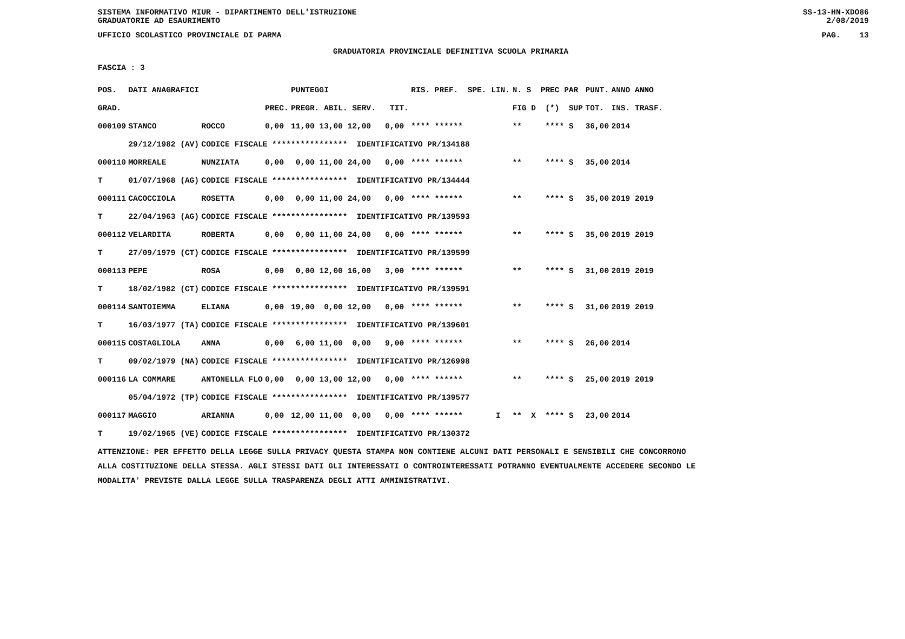SISTEMA INFORMATIVO MIUR - DIPARTIMENTO DELL'ISTRUZIONE
GRADUATORIE AD ESAURIMENTO SS-13-HN-XDO86
2/08/2019
UFFICIO SCOLASTICO PROVINCIALE DI PARMA PAG. 13
GRADUATORIA PROVINCIALE DEFINITIVA SCUOLA PRIMARIA
FASCIA : 3
| POS. | DATI ANAGRAFICI | | | PUNTEGGI | RIS. PREF. SPE. LIN. | N. S PREC PAR | PUNT. | ANNO ANNO |
| --- | --- | --- | --- | --- | --- | --- | --- | --- |
| GRAD. | | | PREC. | PREGR. ABIL. SERV. TIT. | | FIG D (*) SUP | TOT. | INS. TRASF. |
| 000109 | STANCO | ROCCO | 0,00 | 11,00 13,00 12,00 0,00 | **** ****** | ** **** S | 36,00 | 2014 |
| | 29/12/1982 (AV) | CODICE FISCALE **************** IDENTIFICATIVO PR/134188 | | | | | | |
| 000110 | MORREALE | NUNZIATA | 0,00 | 0,00 11,00 24,00 0,00 | **** ****** | ** **** S | 35,00 | 2014 |
| T | 01/07/1968 (AG) | CODICE FISCALE **************** IDENTIFICATIVO PR/134444 | | | | | | |
| 000111 | CACOCCIOLA | ROSETTA | 0,00 | 0,00 11,00 24,00 0,00 | **** ****** | ** **** S | 35,00 | 2019 2019 |
| T | 22/04/1963 (AG) | CODICE FISCALE **************** IDENTIFICATIVO PR/139593 | | | | | | |
| 000112 | VELARDITA | ROBERTA | 0,00 | 0,00 11,00 24,00 0,00 | **** ****** | ** **** S | 35,00 | 2019 2019 |
| T | 27/09/1979 (CT) | CODICE FISCALE **************** IDENTIFICATIVO PR/139599 | | | | | | |
| 000113 | PEPE | ROSA | 0,00 | 0,00 12,00 16,00 3,00 | **** ****** | ** **** S | 31,00 | 2019 2019 |
| T | 18/02/1982 (CT) | CODICE FISCALE **************** IDENTIFICATIVO PR/139591 | | | | | | |
| 000114 | SANTOIEMMA | ELIANA | 0,00 | 19,00 0,00 12,00 0,00 | **** ****** | ** **** S | 31,00 | 2019 2019 |
| T | 16/03/1977 (TA) | CODICE FISCALE **************** IDENTIFICATIVO PR/139601 | | | | | | |
| 000115 | COSTAGLIOLA | ANNA | 0,00 | 6,00 11,00 0,00 9,00 | **** ****** | ** **** S | 26,00 | 2014 |
| T | 09/02/1979 (NA) | CODICE FISCALE **************** IDENTIFICATIVO PR/126998 | | | | | | |
| 000116 | LA COMMARE | ANTONELLA FLO | 0,00 | 0,00 13,00 12,00 0,00 | **** ****** | ** **** S | 25,00 | 2019 2019 |
| | 05/04/1972 (TP) | CODICE FISCALE **************** IDENTIFICATIVO PR/139577 | | | | | | |
| 000117 | MAGGIO | ARIANNA | 0,00 | 12,00 11,00 0,00 0,00 | **** ****** I | ** X **** S | 23,00 | 2014 |
| T | 19/02/1965 (VE) | CODICE FISCALE **************** IDENTIFICATIVO PR/130372 | | | | | | |
ATTENZIONE: PER EFFETTO DELLA LEGGE SULLA PRIVACY QUESTA STAMPA NON CONTIENE ALCUNI DATI PERSONALI E SENSIBILI CHE CONCORRONO
ALLA COSTITUZIONE DELLA STESSA. AGLI STESSI DATI GLI INTERESSATI O CONTROINTERESSATI POTRANNO EVENTUALMENTE ACCEDERE SECONDO LE
MODALITA' PREVISTE DALLA LEGGE SULLA TRASPARENZA DEGLI ATTI AMMINISTRATIVI.